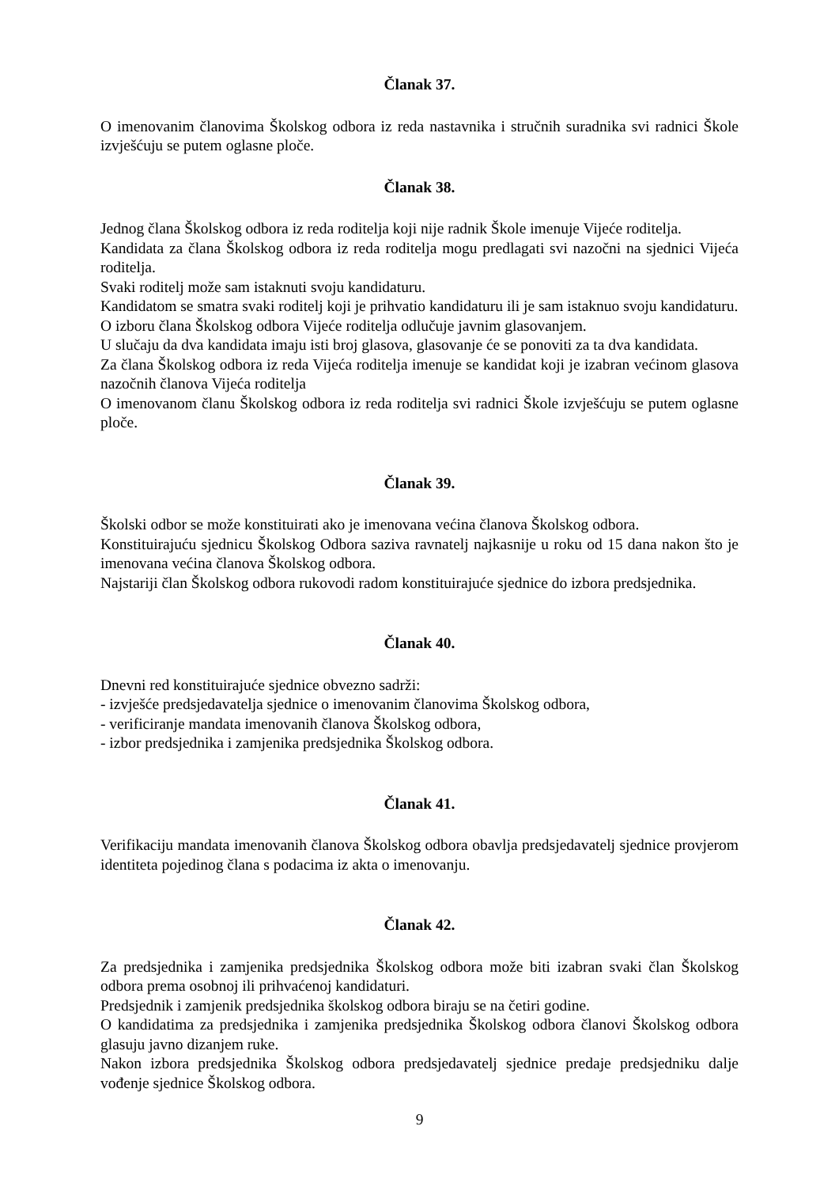Članak 37.
O imenovanim članovima Školskog odbora iz reda nastavnika i stručnih suradnika svi radnici Škole izvješćuju se putem oglasne ploče.
Članak 38.
Jednog člana Školskog odbora iz reda roditelja koji nije radnik Škole imenuje Vijeće roditelja.
Kandidata za člana Školskog odbora iz reda roditelja mogu predlagati svi nazočni na sjednici Vijeća roditelja.
Svaki roditelj može sam istaknuti svoju kandidaturu.
Kandidatom se smatra svaki roditelj koji je prihvatio kandidaturu ili je sam istaknuo svoju kandidaturu.
O izboru člana Školskog odbora Vijeće roditelja odlučuje javnim glasovanjem.
U slučaju da dva kandidata imaju isti broj glasova, glasovanje će se ponoviti za ta dva kandidata.
Za člana Školskog odbora iz reda Vijeća roditelja imenuje se kandidat koji je izabran većinom glasova nazočnih članova Vijeća roditelja
O imenovanom članu Školskog odbora iz reda roditelja svi radnici Škole izvješćuju se putem oglasne ploče.
Članak 39.
Školski odbor se može konstituirati ako je imenovana većina članova Školskog odbora.
Konstituirajuću sjednicu Školskog Odbora saziva ravnatelj najkasnije u roku od 15 dana nakon što je imenovana većina članova Školskog odbora.
Najstariji član Školskog odbora rukovodi radom konstituirajuće sjednice do izbora predsjednika.
Članak 40.
Dnevni red konstituirajuće sjednice obvezno sadrži:
- izvješće predsjedavatelja sjednice o imenovanim članovima Školskog odbora,
- verificiranje mandata imenovanih članova Školskog odbora,
- izbor predsjednika i zamjenika predsjednika Školskog odbora.
Članak 41.
Verifikaciju mandata imenovanih članova Školskog odbora obavlja predsjedavatelj sjednice provjerom identiteta pojedinog člana s podacima iz akta o imenovanju.
Članak 42.
Za predsjednika i zamjenika predsjednika Školskog odbora može biti izabran svaki član Školskog odbora prema osobnoj ili prihvaćenoj kandidaturi.
Predsjednik i zamjenik predsjednika školskog odbora biraju se na četiri godine.
O kandidatima za predsjednika i zamjenika predsjednika Školskog odbora članovi Školskog odbora glasuju javno dizanjem ruke.
Nakon izbora predsjednika Školskog odbora predsjedavatelj sjednice predaje predsjedniku dalje vođenje sjednice Školskog odbora.
9